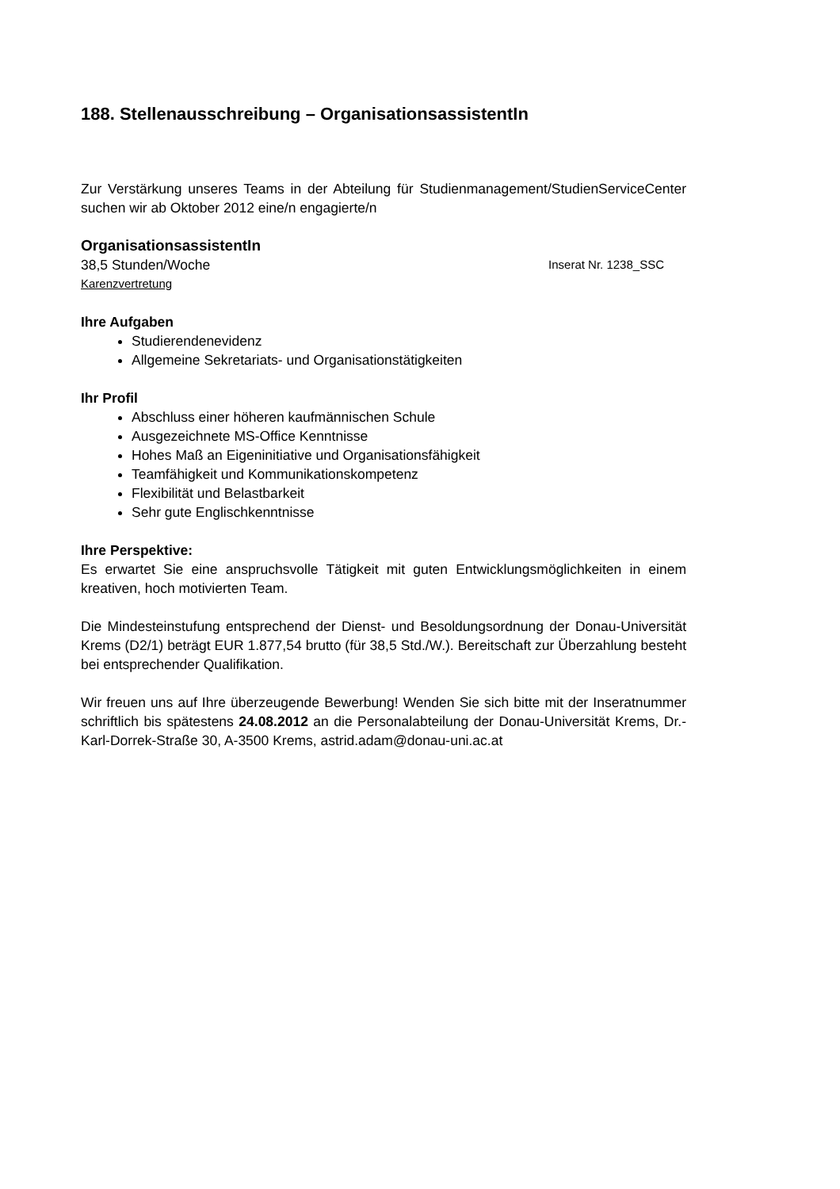188. Stellenausschreibung – OrganisationsassistentIn
Zur Verstärkung unseres Teams in der Abteilung für Studienmanagement/StudienServiceCenter suchen wir ab Oktober 2012 eine/n engagierte/n
OrganisationsassistentIn
38,5 Stunden/Woche Inserat Nr. 1238_SSC
Karenzvertretung
Ihre Aufgaben
Studierendenevidenz
Allgemeine Sekretariats- und Organisationstätigkeiten
Ihr Profil
Abschluss einer höheren kaufmännischen Schule
Ausgezeichnete MS-Office Kenntnisse
Hohes Maß an Eigeninitiative und Organisationsfähigkeit
Teamfähigkeit und Kommunikationskompetenz
Flexibilität und Belastbarkeit
Sehr gute Englischkenntnisse
Ihre Perspektive:
Es erwartet Sie eine anspruchsvolle Tätigkeit mit guten Entwicklungsmöglichkeiten in einem kreativen, hoch motivierten Team.
Die Mindesteinstufung entsprechend der Dienst- und Besoldungsordnung der Donau-Universität Krems (D2/1) beträgt EUR 1.877,54 brutto (für 38,5 Std./W.). Bereitschaft zur Überzahlung besteht bei entsprechender Qualifikation.
Wir freuen uns auf Ihre überzeugende Bewerbung! Wenden Sie sich bitte mit der Inseratnummer schriftlich bis spätestens 24.08.2012 an die Personalabteilung der Donau-Universität Krems, Dr.-Karl-Dorrek-Straße 30, A-3500 Krems, astrid.adam@donau-uni.ac.at